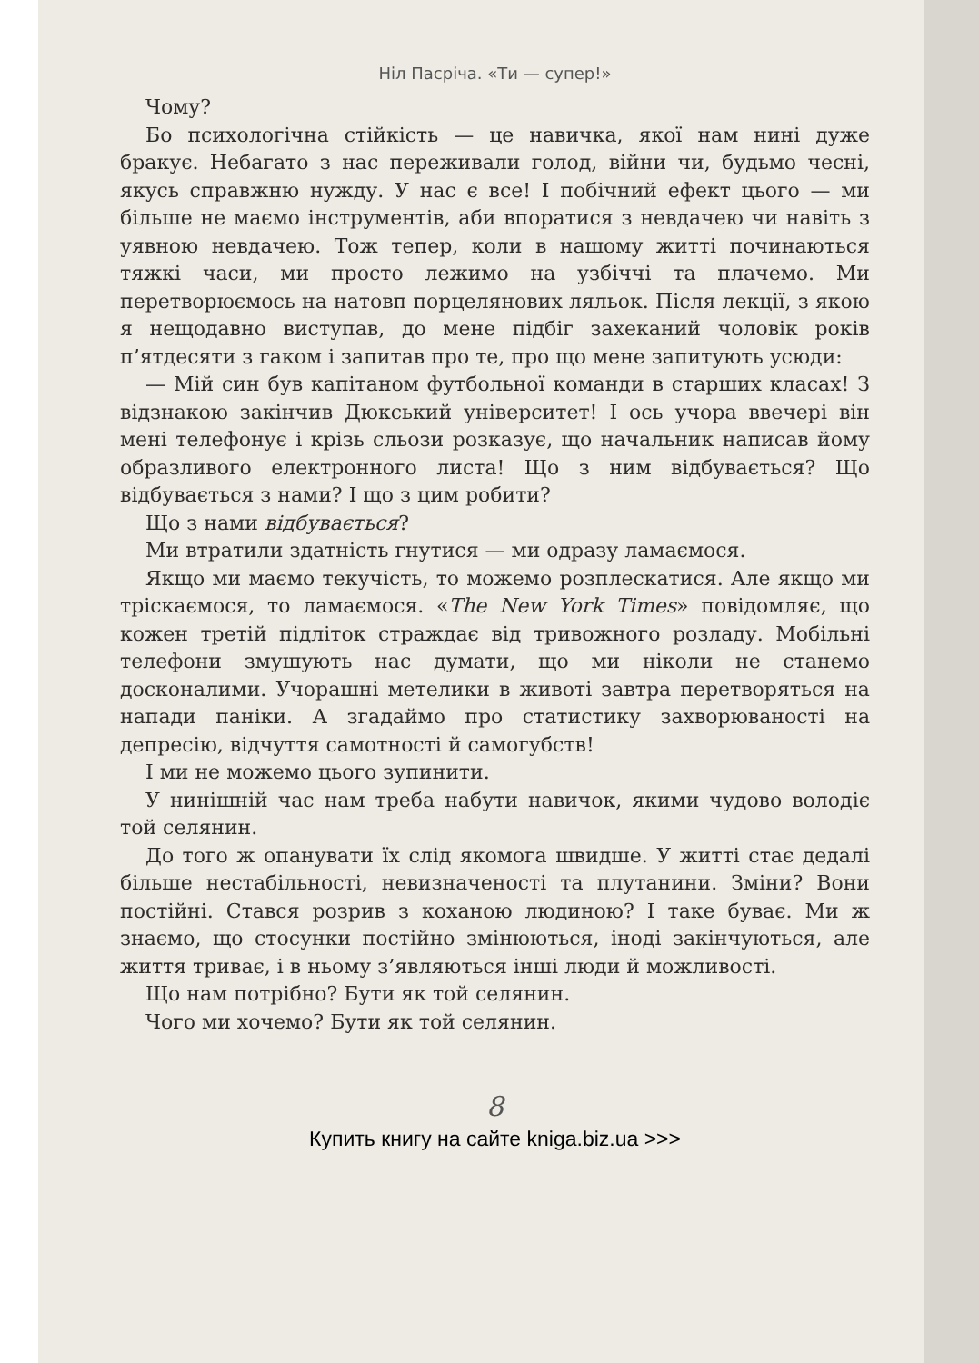Ніл Пасріча. «Ти — супер!»
Чому?
Бо психологічна стійкість — це навичка, якої нам нині дуже бракує. Небагато з нас переживали голод, війни чи, будьмо чесні, якусь справжню нужду. У нас є все! І побічний ефект цього — ми більше не маємо інструментів, аби впоратися з невдачею чи навіть з уявною невдачею. Тож тепер, коли в нашому житті починаються тяжкі часи, ми просто лежимо на узбіччі та плачемо. Ми перетворюємось на натовп порцелянових ляльок. Після лекції, з якою я нещодавно виступав, до мене підбіг захеканий чоловік років п’ятдесяти з гаком і запитав про те, про що мене запитують усюди:
— Мій син був капітаном футбольної команди в старших класах! З відзнакою закінчив Дюкський університет! І ось учора ввечері він мені телефонує і крізь сльози розказує, що начальник написав йому образливого електронного листа! Що з ним відбувається? Що відбувається з нами? І що з цим робити?
Що з нами відбувається?
Ми втратили здатність гнутися — ми одразу ламаємося.
Якщо ми маємо текучість, то можемо розплескатися. Але якщо ми тріскаємося, то ламаємося. «The New York Times» повідомляє, що кожен третій підліток страждає від тривожного розладу. Мобільні телефони змушують нас думати, що ми ніколи не станемо досконалими. Учорашні метелики в животі завтра перетворяться на напади паніки. А згадаймо про статистику захворюваності на депресію, відчуття самотності й самогубств!
І ми не можемо цього зупинити.
У нинішній час нам треба набути навичок, якими чудово володіє той селянин.
До того ж опанувати їх слід якомога швидше. У житті стає дедалі більше нестабільності, невизначеності та плутанини. Зміни? Вони постійні. Стався розрив з коханою людиною? І таке буває. Ми ж знаємо, що стосунки постійно змінюються, іноді закінчуються, але життя триває, і в ньому з’являються інші люди й можливості.
Що нам потрібно? Бути як той селянин.
Чого ми хочемо? Бути як той селянин.
8
Купить книгу на сайте kniga.biz.ua >>>